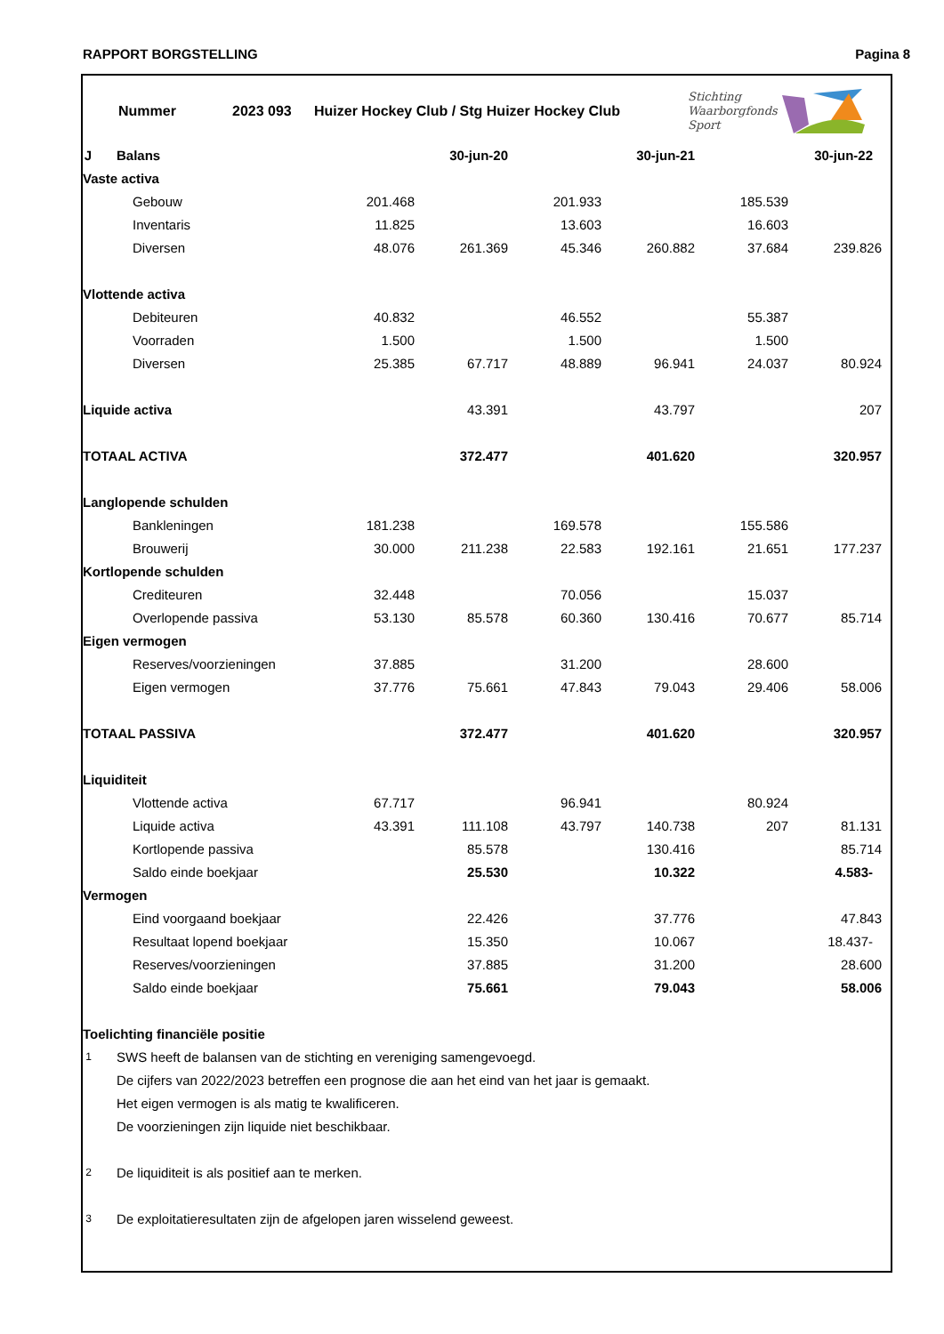RAPPORT BORGSTELLING Pagina 8
Nummer 2023 093 Huizer Hockey Club / Stg Huizer Hockey Club Stichting
Waarborgfonds
Sport
| J | Balans | | 30-jun-20 | | 30-jun-21 | | 30-jun-22 | |
| Vaste activa | | | | | | | | |
| | Gebouw | 201.468 | | 201.933 | | 185.539 | | |
| | Inventaris | 11.825 | | 13.603 | | 16.603 | | |
| | Diversen | 48.076 | 261.369 | 45.346 | 260.882 | 37.684 | 239.826 | |
| Vlottende activa | | | | | | | | |
| | Debiteuren | 40.832 | | 46.552 | | 55.387 | | |
| | Voorraden | 1.500 | | 1.500 | | 1.500 | | |
| | Diversen | 25.385 | 67.717 | 48.889 | 96.941 | 24.037 | 80.924 | |
| Liquide activa | | | 43.391 | | 43.797 | | 207 | |
| TOTAAL ACTIVA | | | 372.477 | | 401.620 | | 320.957 | |
| Langlopende schulden | | | | | | | | |
| | Bankleningen | 181.238 | | 169.578 | | 155.586 | | |
| | Brouwerij | 30.000 | 211.238 | 22.583 | 192.161 | 21.651 | 177.237 | |
| Kortlopende schulden | | | | | | | | |
| | Crediteuren | 32.448 | | 70.056 | | 15.037 | | |
| | Overlopende passiva | 53.130 | 85.578 | 60.360 | 130.416 | 70.677 | 85.714 | |
| Eigen vermogen | | | | | | | | |
| | Reserves/voorzieningen | 37.885 | | 31.200 | | 28.600 | | |
| | Eigen vermogen | 37.776 | 75.661 | 47.843 | 79.043 | 29.406 | 58.006 | |
| TOTAAL PASSIVA | | | 372.477 | | 401.620 | | 320.957 | |
| Liquiditeit | | | | | | | | |
| | Vlottende activa | 67.717 | | 96.941 | | 80.924 | | |
| | Liquide activa | 43.391 | 111.108 | 43.797 | 140.738 | 207 | 81.131 | |
| | Kortlopende passiva | | 85.578 | | 130.416 | | 85.714 | |
| | Saldo einde boekjaar | | 25.530 | | 10.322 | | 4.583- | |
| Vermogen | | | | | | | | |
| | Eind voorgaand boekjaar | | 22.426 | | 37.776 | | 47.843 | |
| | Resultaat lopend boekjaar | | 15.350 | | 10.067 | | 18.437- | |
| | Reserves/voorzieningen | | 37.885 | | 31.200 | | 28.600 | |
| | Saldo einde boekjaar | | 75.661 | | 79.043 | | 58.006 | |
| Toelichting financiële positie | | | | | | | | |
| 1 | SWS heeft de balansen van de stichting en vereniging samengevoegd. | | | | | | | |
| | De cijfers van 2022/2023 betreffen een prognose die aan het eind van het jaar is gemaakt. | | | | | | | |
| | Het eigen vermogen is als matig te kwalificeren. | | | | | | | |
| | De voorzieningen zijn liquide niet beschikbaar. | | | | | | | |
| 2 | De liquiditeit is als positief aan te merken. | | | | | | | |
| 3 | De exploitatieresultaten zijn de afgelopen jaren wisselend geweest. | | | | | | | |